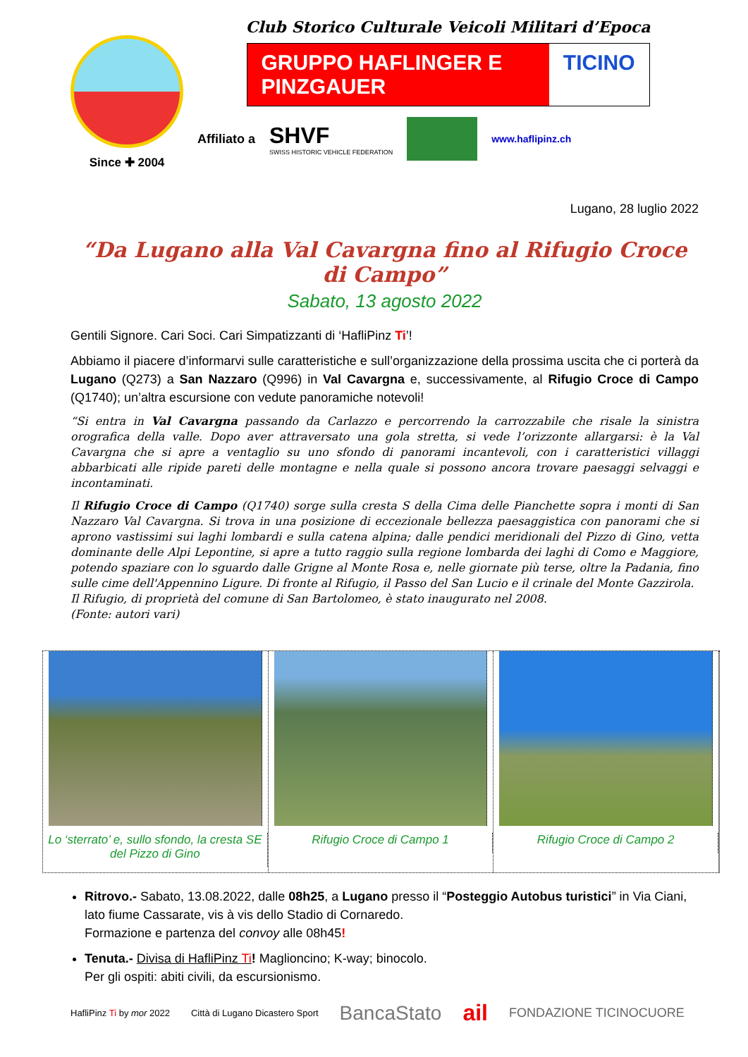Since ✚ 2004
Club Storico Culturale Veicoli Militari d’Epoca
GRUPPO HAFLINGER E PINZGAUER TICINO
Affiliato a
SHVF
SWISS HISTORIC VEHICLE FEDERATION
www.haflipinz.ch
Lugano, 28 luglio 2022
“Da Lugano alla Val Cavargna fino al Rifugio Croce di Campo”
Sabato, 13 agosto 2022
Gentili Signore. Cari Soci. Cari Simpatizzanti di ‘HafliPinz Ti’!
Abbiamo il piacere d’informarvi sulle caratteristiche e sull’organizzazione della prossima uscita che ci porterà da Lugano (Q273) a San Nazzaro (Q996) in Val Cavargna e, successivamente, al Rifugio Croce di Campo (Q1740); un’altra escursione con vedute panoramiche notevoli!
“Si entra in Val Cavargna passando da Carlazzo e percorrendo la carrozzabile che risale la sinistra orografica della valle. Dopo aver attraversato una gola stretta, si vede l’orizzonte allargarsi: è la Val Cavargna che si apre a ventaglio su uno sfondo di panorami incantevoli, con i caratteristici villaggi abbarbicati alle ripide pareti delle montagne e nella quale si possono ancora trovare paesaggi selvaggi e incontaminati.
Il Rifugio Croce di Campo (Q1740) sorge sulla cresta S della Cima delle Pianchette sopra i monti di San Nazzaro Val Cavargna. Si trova in una posizione di eccezionale bellezza paesaggistica con panorami che si aprono vastissimi sui laghi lombardi e sulla catena alpina; dalle pendici meridionali del Pizzo di Gino, vetta dominante delle Alpi Lepontine, si apre a tutto raggio sulla regione lombarda dei laghi di Como e Maggiore, potendo spaziare con lo sguardo dalle Grigne al Monte Rosa e, nelle giornate più terse, oltre la Padania, fino sulle cime dell'Appennino Ligure. Di fronte al Rifugio, il Passo del San Lucio e il crinale del Monte Gazzirola.
Il Rifugio, di proprietà del comune di San Bartolomeo, è stato inaugurato nel 2008.
(Fonte: autori vari)
Lo ‘sterrato’ e, sullo sfondo, la cresta SE del Pizzo di Gino
Rifugio Croce di Campo 1 Rifugio Croce di Campo 2
Ritrovo.- Sabato, 13.08.2022, dalle 08h25, a Lugano presso il “Posteggio Autobus turistici” in Via Ciani, lato fiume Cassarate, vis à vis dello Stadio di Cornaredo.
Formazione e partenza del convoy alle 08h45!
Tenuta.- Divisa di HafliPinz Ti! Maglioncino; K-way; binocolo.
Per gli ospiti: abiti civili, da escursionismo.
HafliPinz Ti by mor 2022 Città di Lugano Dicastero Sport BancaStato ail FONDAZIONE TICINOCUORE